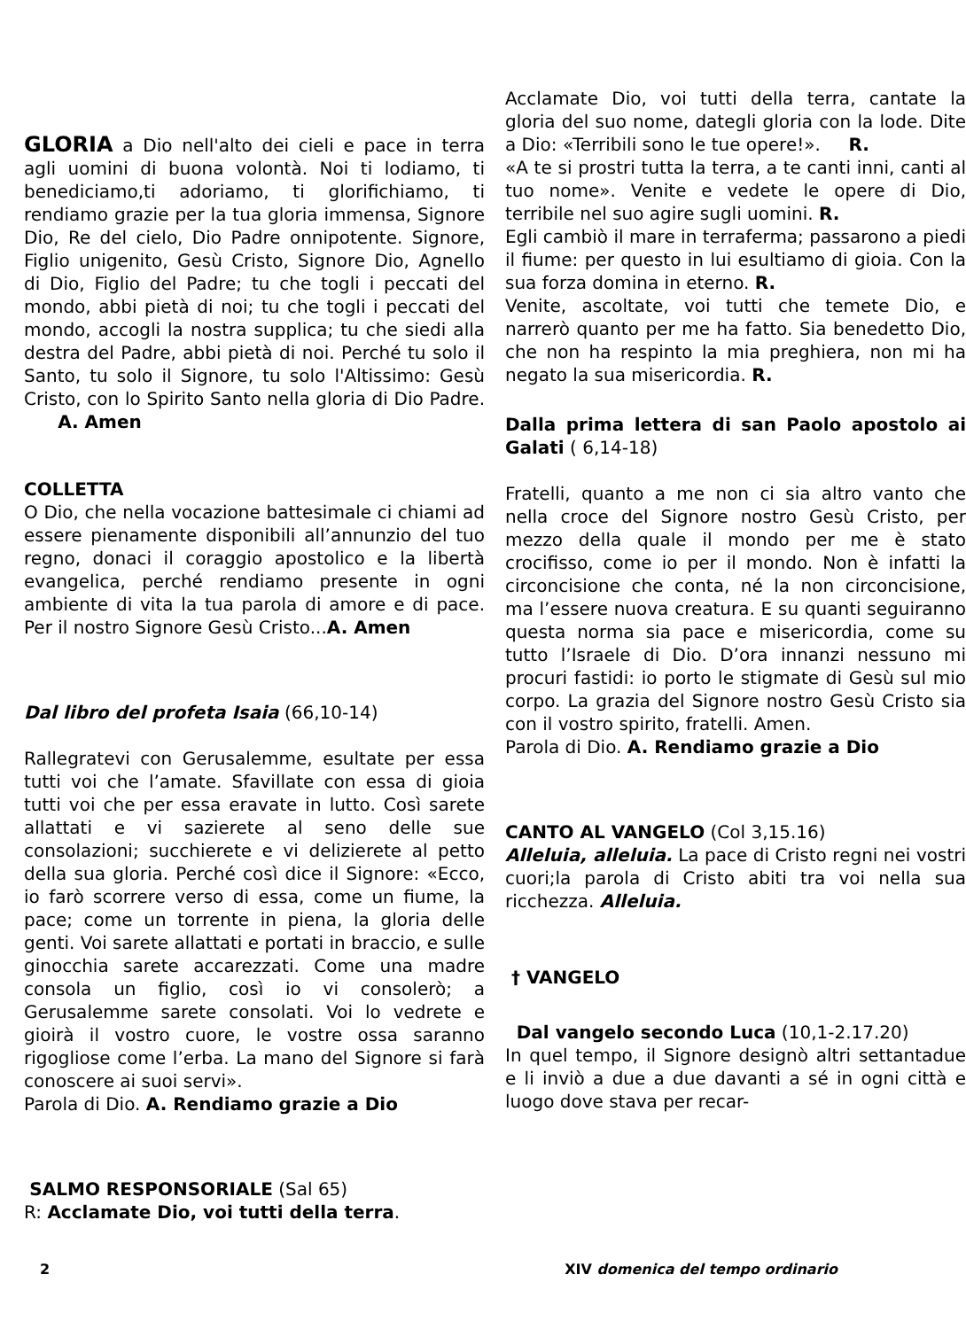GLORIA a Dio nell'alto dei cieli e pace in terra agli uomini di buona volontà. Noi ti lodiamo, ti benediciamo,ti adoriamo, ti glorifichiamo, ti rendiamo grazie per la tua gloria immensa, Signore Dio, Re del cielo, Dio Padre onnipotente. Signore, Figlio unigenito, Gesù Cristo, Signore Dio, Agnello di Dio, Figlio del Padre; tu che togli i peccati del mondo, abbi pietà di noi; tu che togli i peccati del mondo, accogli la nostra supplica; tu che siedi alla destra del Padre, abbi pietà di noi. Perché tu solo il Santo, tu solo il Signore, tu solo l'Altissimo: Gesù Cristo, con lo Spirito Santo nella gloria di Dio Padre. A. Amen
COLLETTA
O Dio, che nella vocazione battesimale ci chiami ad essere pienamente disponibili all’annunzio del tuo regno, donaci il coraggio apostolico e la libertà evangelica, perché rendiamo presente in ogni ambiente di vita la tua parola di amore e di pace. Per il nostro Signore Gesù Cristo...A. Amen
Dal libro del profeta Isaia (66,10-14)
Rallegratevi con Gerusalemme, esultate per essa tutti voi che l’amate. Sfavillate con essa di gioia tutti voi che per essa eravate in lutto. Così sarete allattati e vi sazierete al seno delle sue consolazioni; succhierete e vi delizierete al petto della sua gloria. Perché così dice il Signore: «Ecco, io farò scorrere verso di essa, come un fiume, la pace; come un torrente in piena, la gloria delle genti. Voi sarete allattati e portati in braccio, e sulle ginocchia sarete accarezzati. Come una madre consola un figlio, così io vi consolerò; a Gerusalemme sarete consolati. Voi lo vedrete e gioirà il vostro cuore, le vostre ossa saranno rigogliose come l’erba. La mano del Signore si farà conoscere ai suoi servi».
Parola di Dio. A. Rendiamo grazie a Dio
SALMO RESPONSORIALE (Sal 65)
R: Acclamate Dio, voi tutti della terra.
Acclamate Dio, voi tutti della terra, cantate la gloria del suo nome, dategli gloria con la lode. Dite a Dio: «Terribili sono le tue opere!». R.
«A te si prostri tutta la terra, a te canti inni, canti al tuo nome». Venite e vedete le opere di Dio, terribile nel suo agire sugli uomini. R.
Egli cambiò il mare in terraferma; passarono a piedi il fiume: per questo in lui esultiamo di gioia. Con la sua forza domina in eterno. R.
Venite, ascoltate, voi tutti che temete Dio, e narrerò quanto per me ha fatto. Sia benedetto Dio, che non ha respinto la mia preghiera, non mi ha negato la sua misericordia. R.
Dalla prima lettera di san Paolo apostolo ai Galati ( 6,14-18)
Fratelli, quanto a me non ci sia altro vanto che nella croce del Signore nostro Gesù Cristo, per mezzo della quale il mondo per me è stato crocifisso, come io per il mondo. Non è infatti la circoncisione che conta, né la non circoncisione, ma l’essere nuova creatura. E su quanti seguiranno questa norma sia pace e misericordia, come su tutto l’Israele di Dio. D’ora innanzi nessuno mi procuri fastidi: io porto le stigmate di Gesù sul mio corpo. La grazia del Signore nostro Gesù Cristo sia con il vostro spirito, fratelli. Amen.
Parola di Dio. A. Rendiamo grazie a Dio
CANTO AL VANGELO (Col 3,15.16)
Alleluia, alleluia. La pace di Cristo regni nei vostri cuori;la parola di Cristo abiti tra voi nella sua ricchezza. Alleluia.
† VANGELO
Dal vangelo secondo Luca (10,1-2.17.20)
In quel tempo, il Signore designò altri settantadue e li inviò a due a due davanti a sé in ogni città e luogo dove stava per recar-
2 XIV domenica del tempo ordinario